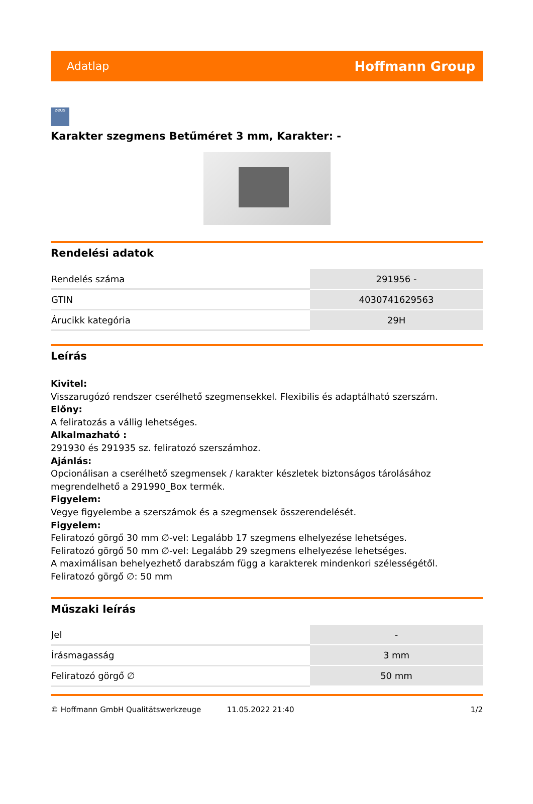Adatlap Hoffmann Group
zeus
Karakter szegmens Betűméret 3 mm, Karakter: -
Rendelési adatok
| Rendelés száma | 291956 - |
| GTIN | 4030741629563 |
| Árucikk kategória | 29H |
Leírás
Kivitel:
Visszarugózó rendszer cserélhető szegmensekkel. Flexibilis és adaptálható szerszám.
Előny:
A feliratozás a vállig lehetséges.
Alkalmazható :
291930 és 291935 sz. feliratozó szerszámhoz.
Ajánlás:
Opcionálisan a cserélhető szegmensek / karakter készletek biztonságos tárolásához megrendelhető a 291990_Box termék.
Figyelem:
Vegye figyelembe a szerszámok és a szegmensek összerendelését.
Figyelem:
Feliratozó görgő 30 mm ∅-vel: Legalább 17 szegmens elhelyezése lehetséges.
Feliratozó görgő 50 mm ∅-vel: Legalább 29 szegmens elhelyezése lehetséges.
A maximálisan behelyezhető darabszám függ a karakterek mindenkori szélességétől.
Feliratozó görgő ∅: 50 mm
Műszaki leírás
| Jel | - |
| Írásmagasság | 3 mm |
| Feliratozó görgő ∅ | 50 mm |
© Hoffmann GmbH Qualitätswerkzeuge 11.05.2022 21:40 1/2